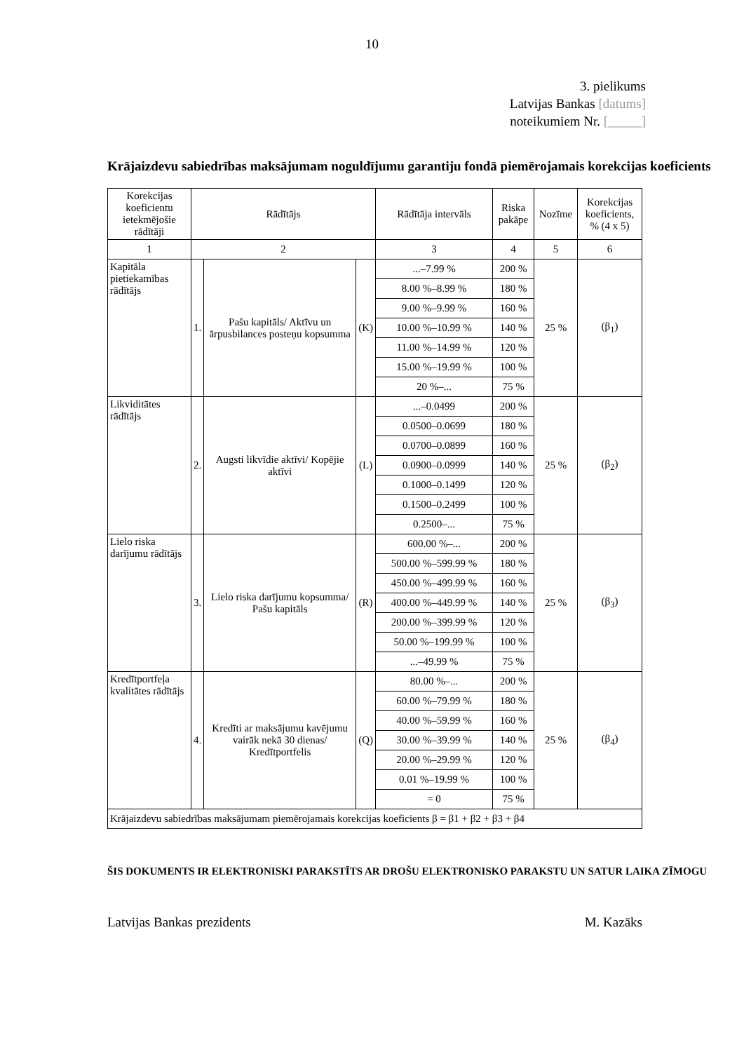10
3. pielikums
Latvijas Bankas [datums]
noteikumiem Nr. [_____]
Krājaizdevu sabiedrības maksājumam noguldījumu garantiju fondā piemērojamais korekcijas koeficients
| Korekcijas koeficientu ietekmējošie rādītāji | Rādītājs | | | Rādītāja intervāls | Riska pakāpe | Nozīme | Korekcijas koeficients, % (4 x 5) |
| --- | --- | --- | --- | --- | --- | --- | --- |
| 1 | 2 | | | 3 | 4 | 5 | 6 |
| Kapitāla pietiekamības rādītājs | 1. | Pašu kapitāls/ Aktīvu un ārpusbilances posteņu kopsumma | (K) | ...–7.99 % | 200 % | 25 % | (β<sub>1</sub>) |
| | | | | 8.00 %–8.99 % | 180 % | | |
| | | | | 9.00 %–9.99 % | 160 % | | |
| | | | | 10.00 %–10.99 % | 140 % | | |
| | | | | 11.00 %–14.99 % | 120 % | | |
| | | | | 15.00 %–19.99 % | 100 % | | |
| | | | | 20 %–... | 75 % | | |
| Likviditātes rādītājs | 2. | Augsti likvīdie aktīvi/ Kopējie aktīvi | (L) | ...–0.0499 | 200 % | 25 % | (β<sub>2</sub>) |
| | | | | 0.0500–0.0699 | 180 % | | |
| | | | | 0.0700–0.0899 | 160 % | | |
| | | | | 0.0900–0.0999 | 140 % | | |
| | | | | 0.1000–0.1499 | 120 % | | |
| | | | | 0.1500–0.2499 | 100 % | | |
| | | | | 0.2500–... | 75 % | | |
| Lielo riska darījumu rādītājs | 3. | Lielo riska darījumu kopsumma/ Pašu kapitāls | (R) | 600.00 %–... | 200 % | 25 % | (β<sub>3</sub>) |
| | | | | 500.00 %–599.99 % | 180 % | | |
| | | | | 450.00 %–499.99 % | 160 % | | |
| | | | | 400.00 %–449.99 % | 140 % | | |
| | | | | 200.00 %–399.99 % | 120 % | | |
| | | | | 50.00 %–199.99 % | 100 % | | |
| | | | | ...–49.99 % | 75 % | | |
| Kredītportfeļa kvalitātes rādītājs | 4. | Kredīti ar maksājumu kavējumu vairāk nekā 30 dienas/ Kredītportfelis | (Q) | 80.00 %–... | 200 % | 25 % | (β<sub>4</sub>) |
| | | | | 60.00 %–79.99 % | 180 % | | |
| | | | | 40.00 %–59.99 % | 160 % | | |
| | | | | 30.00 %–39.99 % | 140 % | | |
| | | | | 20.00 %–29.99 % | 120 % | | |
| | | | | 0.01 %–19.99 % | 100 % | | |
| | | | | = 0 | 75 % | | |
| Krājaizdevu sabiedrības maksājumam piemērojamais korekcijas koeficients β = β1 + β2 + β3 + β4 | | | | | | | |
ŠIS DOKUMENTS IR ELEKTRONISKI PARAKSTĪTS AR DROŠU ELEKTRONISKO PARAKSTU UN SATUR LAIKA ZĪMOGU
Latvijas Bankas prezidents M. Kazāks